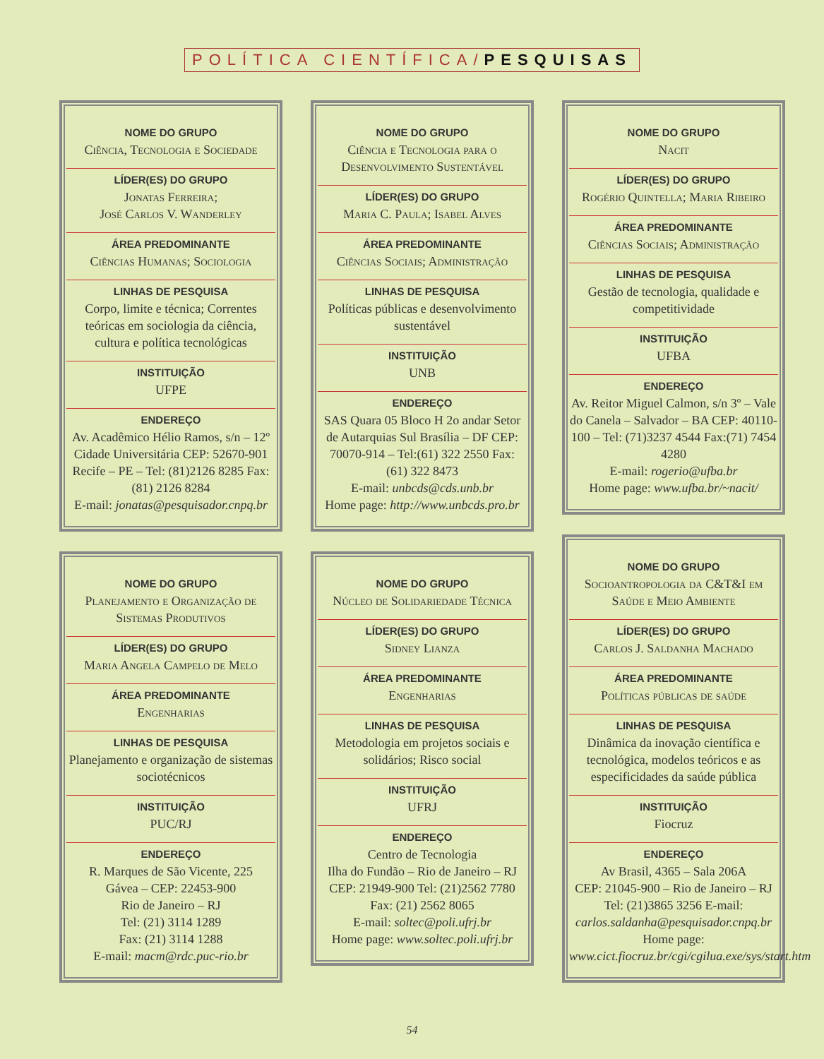POLÍTICA CIENTÍFICA/PESQUISAS
NOME DO GRUPO
Ciência, Tecnologia e Sociedade
LÍDER(ES) DO GRUPO
Jonatas Ferreira;
José Carlos V. Wanderley
ÁREA PREDOMINANTE
Ciências Humanas; Sociologia
LINHAS DE PESQUISA
Corpo, limite e técnica; Correntes teóricas em sociologia da ciência, cultura e política tecnológicas
INSTITUIÇÃO
UFPE
ENDEREÇO
Av. Acadêmico Hélio Ramos, s/n – 12º Cidade Universitária CEP: 52670-901 Recife – PE – Tel: (81)2126 8285 Fax:(81) 2126 8284
E-mail: jonatas@pesquisador.cnpq.br
NOME DO GRUPO
Planejamento e Organização de Sistemas Produtivos
LÍDER(ES) DO GRUPO
Maria Angela Campelo de Melo
ÁREA PREDOMINANTE
Engenharias
LINHAS DE PESQUISA
Planejamento e organização de sistemas sociotécnicos
INSTITUIÇÃO
PUC/RJ
ENDEREÇO
R. Marques de São Vicente, 225
Gávea – CEP: 22453-900
Rio de Janeiro – RJ
Tel: (21) 3114 1289
Fax: (21) 3114 1288
E-mail: macm@rdc.puc-rio.br
NOME DO GRUPO
Ciência e Tecnologia para o Desenvolvimento Sustentável
LÍDER(ES) DO GRUPO
Maria C. Paula; Isabel Alves
ÁREA PREDOMINANTE
Ciências Sociais; Administração
LINHAS DE PESQUISA
Políticas públicas e desenvolvimento sustentável
INSTITUIÇÃO
UNB
ENDEREÇO
SAS Quara 05 Bloco H 2o andar Setor de Autarquias Sul Brasília – DF CEP: 70070-914 – Tel:(61) 322 2550 Fax: (61) 322 8473
E-mail: unbcds@cds.unb.br
Home page: http://www.unbcds.pro.br
NOME DO GRUPO
Núcleo de Solidariedade Técnica
LÍDER(ES) DO GRUPO
Sidney Lianza
ÁREA PREDOMINANTE
Engenharias
LINHAS DE PESQUISA
Metodologia em projetos sociais e solidários; Risco social
INSTITUIÇÃO
UFRJ
ENDEREÇO
Centro de Tecnologia
Ilha do Fundão – Rio de Janeiro – RJ CEP: 21949-900 Tel: (21)2562 7780 Fax: (21) 2562 8065
E-mail: soltec@poli.ufrj.br
Home page: www.soltec.poli.ufrj.br
NOME DO GRUPO
Nacit
LÍDER(ES) DO GRUPO
Rogério Quintella; Maria Ribeiro
ÁREA PREDOMINANTE
Ciências Sociais; Administração
LINHAS DE PESQUISA
Gestão de tecnologia, qualidade e competitividade
INSTITUIÇÃO
UFBA
ENDEREÇO
Av. Reitor Miguel Calmon, s/n 3º – Vale do Canela – Salvador – BA CEP: 40110-100 – Tel: (71)3237 4544 Fax:(71) 7454 4280
E-mail: rogerio@ufba.br
Home page: www.ufba.br/~nacit/
NOME DO GRUPO
Socioantropologia da C&T&I em Saúde e Meio Ambiente
LÍDER(ES) DO GRUPO
Carlos J. Saldanha Machado
ÁREA PREDOMINANTE
Políticas públicas de saúde
LINHAS DE PESQUISA
Dinâmica da inovação científica e tecnológica, modelos teóricos e as especificidades da saúde pública
INSTITUIÇÃO
Fiocruz
ENDEREÇO
Av Brasil, 4365 – Sala 206A
CEP: 21045-900 – Rio de Janeiro – RJ Tel: (21)3865 3256 E-mail: carlos.saldanha@pesquisador.cnpq.br
Home page: www.cict.fiocruz.br/cgi/cgilua.exe/sys/start.htm
54